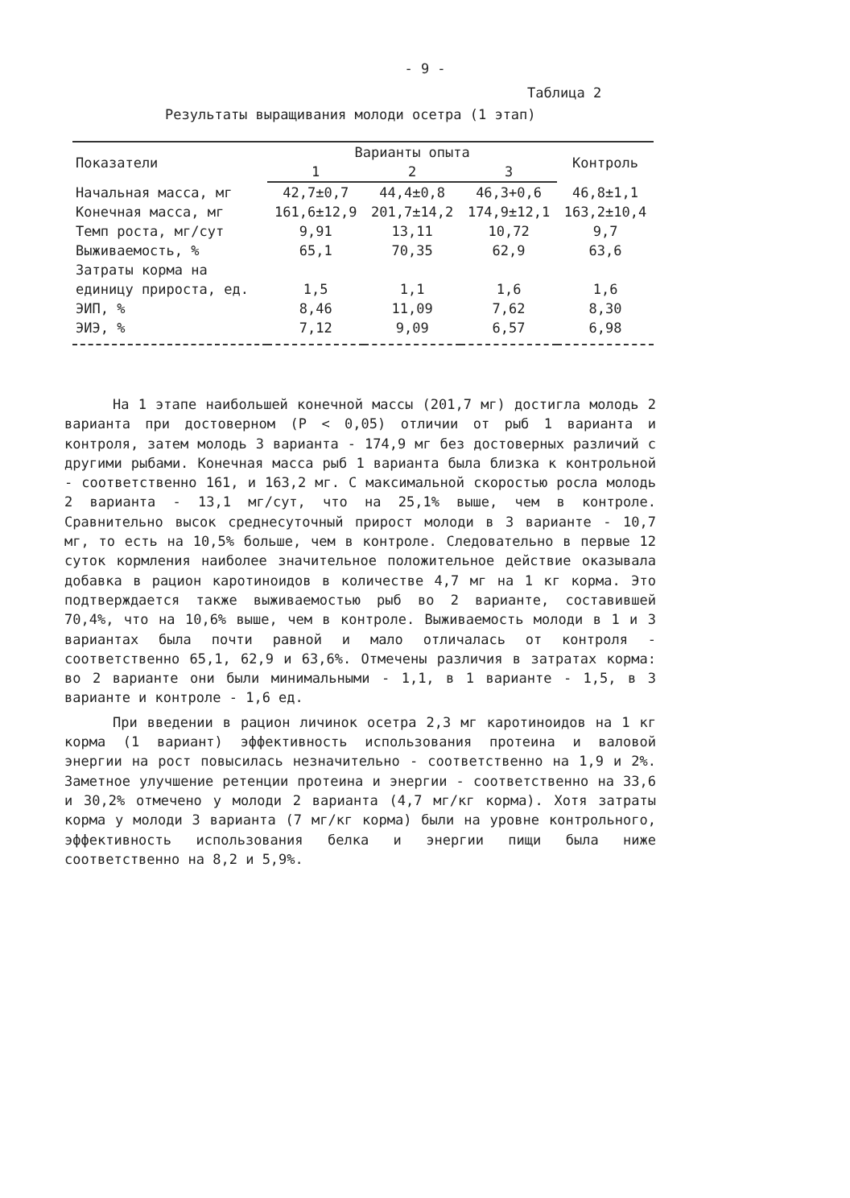- 9 -
Таблица 2
Результаты выращивания молоди осетра (1 этап)
| Показатели | Варианты опыта | | | Контроль |
| --- | --- | --- | --- | --- |
| | 1 | 2 | 3 | |
| Начальная масса, мг | 42,7±0,7 | 44,4±0,8 | 46,3+0,6 | 46,8±1,1 |
| Конечная масса, мг | 161,6±12,9 | 201,7±14,2 | 174,9±12,1 | 163,2±10,4 |
| Темп роста, мг/сут | 9,91 | 13,11 | 10,72 | 9,7 |
| Выживаемость, % | 65,1 | 70,35 | 62,9 | 63,6 |
| Затраты корма на | | | | |
| единицу прироста, ед. | 1,5 | 1,1 | 1,6 | 1,6 |
| ЭИП, % | 8,46 | 11,09 | 7,62 | 8,30 |
| ЭИЭ, % | 7,12 | 9,09 | 6,57 | 6,98 |
На 1 этапе наибольшей конечной массы (201,7 мг) достигла молодь 2 варианта при достоверном (P < 0,05) отличии от рыб 1 варианта и контроля, затем молодь 3 варианта - 174,9 мг без достоверных различий с другими рыбами. Конечная масса рыб 1 варианта была близка к контрольной - соответственно 161, и 163,2 мг. С максимальной скоростью росла молодь 2 варианта - 13,1 мг/сут, что на 25,1% выше, чем в контроле. Сравнительно высок среднесуточный прирост молоди в 3 варианте - 10,7 мг, то есть на 10,5% больше, чем в контроле. Следовательно в первые 12 суток кормления наиболее значительное положительное действие оказывала добавка в рацион каротиноидов в количестве 4,7 мг на 1 кг корма. Это подтверждается также выживаемостью рыб во 2 варианте, составившей 70,4%, что на 10,6% выше, чем в контроле. Выживаемость молоди в 1 и 3 вариантах была почти равной и мало отличалась от контроля - соответственно 65,1, 62,9 и 63,6%. Отмечены различия в затратах корма: во 2 варианте они были минимальными - 1,1, в 1 варианте - 1,5, в 3 варианте и контроле - 1,6 ед.
При введении в рацион личинок осетра 2,3 мг каротиноидов на 1 кг корма (1 вариант) эффективность использования протеина и валовой энергии на рост повысилась незначительно - соответственно на 1,9 и 2%. Заметное улучшение ретенции протеина и энергии - соответственно на 33,6 и 30,2% отмечено у молоди 2 варианта (4,7 мг/кг корма). Хотя затраты корма у молоди 3 варианта (7 мг/кг корма) были на уровне контрольного, эффективность использования белка и энергии пищи была ниже соответственно на 8,2 и 5,9%.